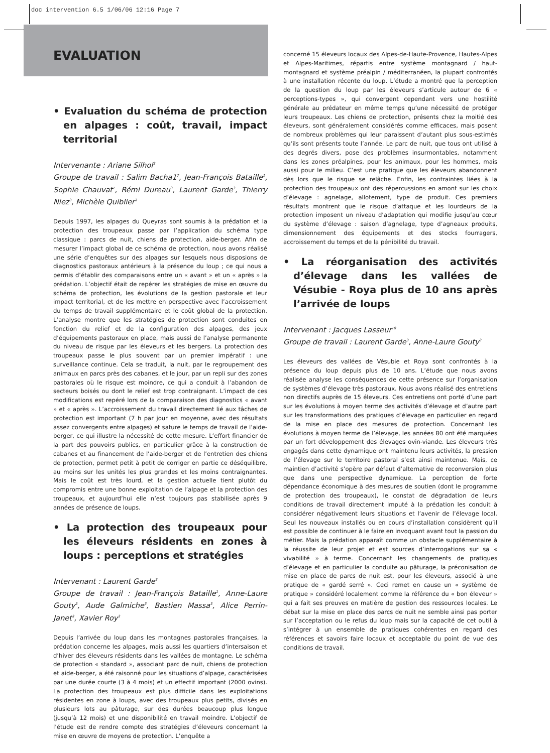doc intervention 6.5 1/06/06 12:16 Page 7
EVALUATION
• Evaluation du schéma de protection en alpages : coût, travail, impact territorial
Intervenante : Ariane Silhol<sup>3</sup>
Groupe de travail : Salim Bacha1<sup>7</sup>, Jean-François Bataille<sup>1</sup>, Sophie Chauvat<sup>1</sup>, Rémi Dureau<sup>3</sup>, Laurent Garde<sup>3</sup>, Thierry Niez<sup>3</sup>, Michèle Quiblier<sup>3</sup>
Depuis 1997, les alpages du Queyras sont soumis à la prédation et la protection des troupeaux passe par l’application du schéma type classique : parcs de nuit, chiens de protection, aide-berger. Afin de mesurer l’impact global de ce schéma de protection, nous avons réalisé une série d’enquêtes sur des alpages sur lesquels nous disposions de diagnostics pastoraux antérieurs à la présence du loup ; ce qui nous a permis d’établir des comparaisons entre un « avant » et un « après » la prédation. L’objectif était de repérer les stratégies de mise en œuvre du schéma de protection, les évolutions de la gestion pastorale et leur impact territorial, et de les mettre en perspective avec l’accroissement du temps de travail supplémentaire et le coût global de la protection. L’analyse montre que les stratégies de protection sont conduites en fonction du relief et de la configuration des alpages, des jeux d’équipements pastoraux en place, mais aussi de l’analyse permanente du niveau de risque par les éleveurs et les bergers. La protection des troupeaux passe le plus souvent par un premier impératif : une surveillance continue. Cela se traduit, la nuit, par le regroupement des animaux en parcs près des cabanes, et le jour, par un repli sur des zones pastorales où le risque est moindre, ce qui a conduit à l’abandon de secteurs boisés ou dont le relief est trop contraignant. L’impact de ces modifications est repéré lors de la comparaison des diagnostics « avant » et « après ». L’accroissement du travail directement lié aux tâches de protection est important (7 h par jour en moyenne, avec des résultats assez convergents entre alpages) et sature le temps de travail de l’aide-berger, ce qui illustre la nécessité de cette mesure. L’effort financier de la part des pouvoirs publics, en particulier grâce à la construction de cabanes et au financement de l’aide-berger et de l’entretien des chiens de protection, permet petit à petit de corriger en partie ce déséquilibre, au moins sur les unités les plus grandes et les moins contraignantes. Mais le coût est très lourd, et la gestion actuelle tient plutôt du compromis entre une bonne exploitation de l’alpage et la protection des troupeaux, et aujourd’hui elle n’est toujours pas stabilisée après 9 années de présence de loups.
• La protection des troupeaux pour les éleveurs résidents en zones à loups : perceptions et stratégies
Intervenant : Laurent Garde<sup>3</sup>
Groupe de travail : Jean-François Bataille<sup>1</sup>, Anne-Laure Gouty<sup>3</sup>, Aude Galmiche<sup>3</sup>, Bastien Massa<sup>3</sup>, Alice Perrin-Janet<sup>3</sup>, Xavier Roy<sup>3</sup>
Depuis l’arrivée du loup dans les montagnes pastorales françaises, la prédation concerne les alpages, mais aussi les quartiers d’intersaison et d’hiver des éleveurs résidents dans les vallées de montagne. Le schéma de protection « standard », associant parc de nuit, chiens de protection et aide-berger, a été raisonné pour les situations d’alpage, caractérisées par une durée courte (3 à 4 mois) et un effectif important (2000 ovins). La protection des troupeaux est plus difficile dans les exploitations résidentes en zone à loups, avec des troupeaux plus petits, divisés en plusieurs lots au pâturage, sur des durées beaucoup plus longue (jusqu’à 12 mois) et une disponibilité en travail moindre. L’objectif de l’étude est de rendre compte des stratégies d’éleveurs concernant la mise en œuvre de moyens de protection. L’enquête a
concerné 15 éleveurs locaux des Alpes-de-Haute-Provence, Hautes-Alpes et Alpes-Maritimes, répartis entre système montagnard / haut-montagnard et système préalpin / méditerranéen, la plupart confrontés à une installation récente du loup. L’étude a montré que la perception de la question du loup par les éleveurs s’articule autour de 6 « perceptions-types », qui convergent cependant vers une hostilité générale au prédateur en même temps qu’une nécessité de protéger leurs troupeaux. Les chiens de protection, présents chez la moitié des éleveurs, sont généralement considérés comme efficaces, mais posent de nombreux problèmes qui leur paraissent d’autant plus sous-estimés qu’ils sont présents toute l’année. Le parc de nuit, que tous ont utilisé à des degrés divers, pose des problèmes insurmontables, notamment dans les zones préalpines, pour les animaux, pour les hommes, mais aussi pour le milieu. C’est une pratique que les éleveurs abandonnent dès lors que le risque se relâche. Enfin, les contraintes liées à la protection des troupeaux ont des répercussions en amont sur les choix d’élevage : agnelage, allotement, type de produit. Ces premiers résultats montrent que le risque d’attaque et les lourdeurs de la protection imposent un niveau d’adaptation qui modifie jusqu’au cœur du système d’élevage : saison d’agnelage, type d’agneaux produits, dimensionnement des équipements et des stocks fourragers, accroissement du temps et de la pénibilité du travail.
• La réorganisation des activités d’élevage dans les vallées de Vésubie - Roya plus de 10 ans après l’arrivée de loups
Intervenant : Jacques Lasseur<sup>18</sup>
Groupe de travail : Laurent Garde<sup>3</sup>, Anne-Laure Gouty<sup>3</sup>
Les éleveurs des vallées de Vésubie et Roya sont confrontés à la présence du loup depuis plus de 10 ans. L’étude que nous avons réalisée analyse les conséquences de cette présence sur l’organisation de systèmes d’élevage très pastoraux. Nous avons réalisé des entretiens non directifs auprès de 15 éleveurs. Ces entretiens ont porté d’une part sur les évolutions à moyen terme des activités d’élevage et d’autre part sur les transformations des pratiques d’élevage en particulier en regard de la mise en place des mesures de protection. Concernant les évolutions à moyen terme de l’élevage, les années 80 ont été marquées par un fort développement des élevages ovin-viande. Les éleveurs très engagés dans cette dynamique ont maintenu leurs activités, la pression de l’élevage sur le territoire pastoral s’est ainsi maintenue. Mais, ce maintien d’activité s’opère par défaut d’alternative de reconversion plus que dans une perspective dynamique. La perception de forte dépendance économique à des mesures de soutien (dont le programme de protection des troupeaux), le constat de dégradation de leurs conditions de travail directement imputé à la prédation les conduit à considérer négativement leurs situations et l’avenir de l’élevage local. Seul les nouveaux installés ou en cours d’installation considèrent qu’il est possible de continuer à le faire en invoquant avant tout la passion du métier. Mais la prédation apparaît comme un obstacle supplémentaire à la réussite de leur projet et est sources d’interrogations sur sa « vivabilité » à terme. Concernant les changements de pratiques d’élevage et en particulier la conduite au pâturage, la préconisation de mise en place de parcs de nuit est, pour les éleveurs, associé à une pratique de « gardé serré ». Ceci remet en cause un « système de pratique » considéré localement comme la référence du « bon éleveur » qui a fait ses preuves en matière de gestion des ressources locales. Le débat sur la mise en place des parcs de nuit ne semble ainsi pas porter sur l’acceptation ou le refus du loup mais sur la capacité de cet outil à s’intégrer à un ensemble de pratiques cohérentes en regard des références et savoirs faire locaux et acceptable du point de vue des conditions de travail.